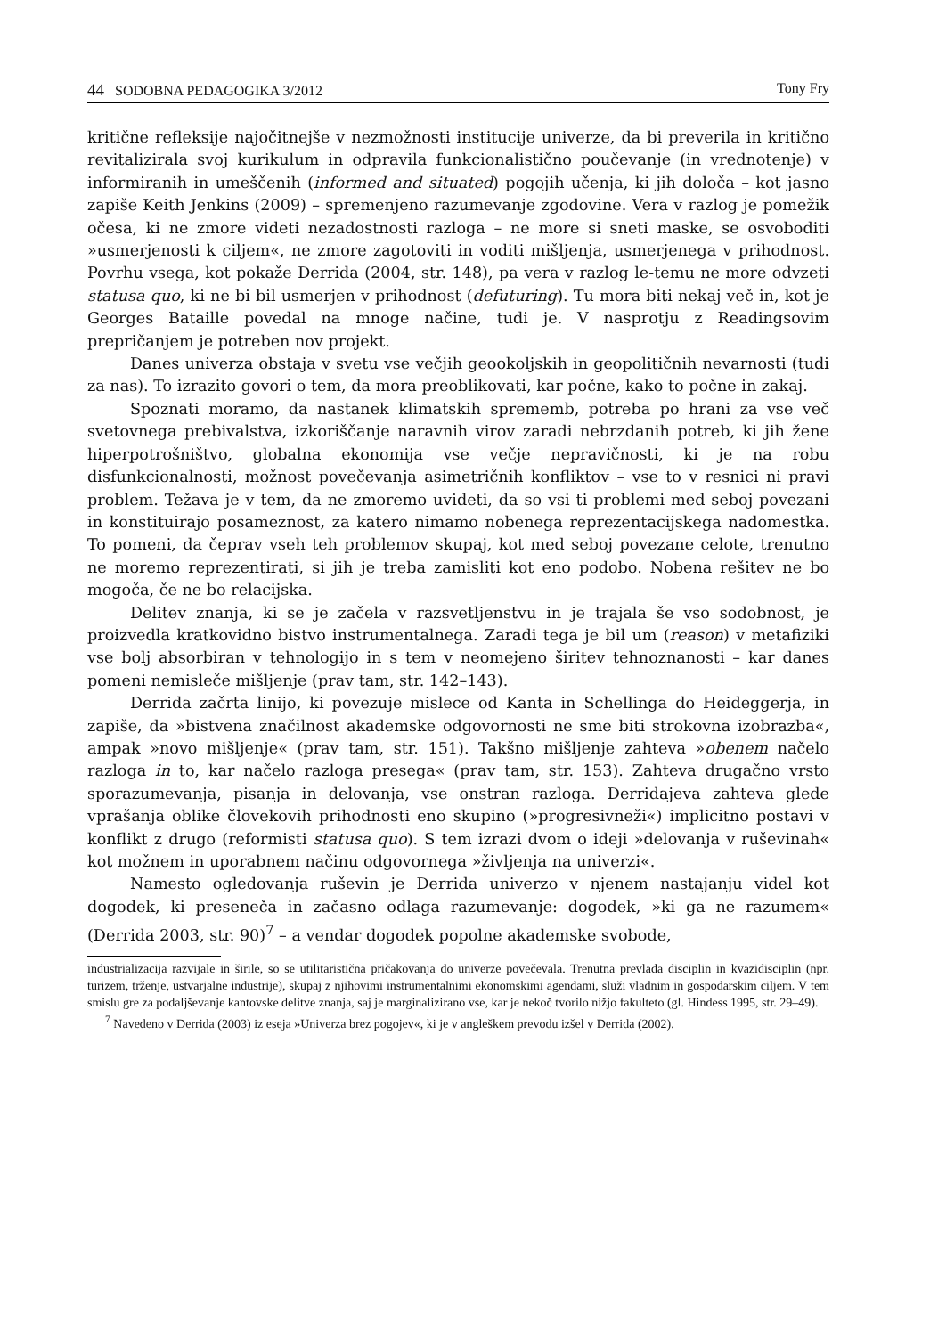44 SODOBNA PEDAGOGIKA 3/2012 Tony Fry
kritične refleksije najočitnejše v nezmožnosti institucije univerze, da bi preverila in kritično revitalizirala svoj kurikulum in odpravila funkcionalistično poučevanje (in vrednotenje) v informiranih in umeščenih (informed and situated) pogojih učenja, ki jih določa – kot jasno zapiše Keith Jenkins (2009) – spremenjeno razumevanje zgodovine. Vera v razlog je pomežik očesa, ki ne zmore videti nezadostnosti razloga – ne more si sneti maske, se osvoboditi »usmerjenosti k ciljem«, ne zmore zagotoviti in voditi mišljenja, usmerjenega v prihodnost. Povrhu vsega, kot pokaže Derrida (2004, str. 148), pa vera v razlog le-temu ne more odvzeti statusa quo, ki ne bi bil usmerjen v prihodnost (defuturing). Tu mora biti nekaj več in, kot je Georges Bataille povedal na mnoge načine, tudi je. V nasprotju z Readingsovim prepričanjem je potreben nov projekt.
Danes univerza obstaja v svetu vse večjih geookoljskih in geopolitičnih nevarnosti (tudi za nas). To izrazito govori o tem, da mora preoblikovati, kar počne, kako to počne in zakaj.
Spoznati moramo, da nastanek klimatskih sprememb, potreba po hrani za vse več svetovnega prebivalstva, izkoriščanje naravnih virov zaradi nebrzdanih potreb, ki jih žene hiperpotrošništvo, globalna ekonomija vse večje nepravičnosti, ki je na robu disfunkcionalnosti, možnost povečevanja asimetričnih konfliktov – vse to v resnici ni pravi problem. Težava je v tem, da ne zmoremo uvideti, da so vsi ti problemi med seboj povezani in konstituirajo posameznost, za katero nimamo nobenega reprezentacijskega nadomestka. To pomeni, da čeprav vseh teh problemov skupaj, kot med seboj povezane celote, trenutno ne moremo reprezentirati, si jih je treba zamisliti kot eno podobo. Nobena rešitev ne bo mogoča, če ne bo relacijska.
Delitev znanja, ki se je začela v razsvetljenstvu in je trajala še vso sodobnost, je proizvedla kratkovidno bistvo instrumentalnega. Zaradi tega je bil um (reason) v metafiziki vse bolj absorbiran v tehnologijo in s tem v neomejeno širitev tehnoznanosti – kar danes pomeni nemisleče mišljenje (prav tam, str. 142–143).
Derrida začrta linijo, ki povezuje mislece od Kanta in Schellinga do Heideggerja, in zapiše, da »bistvena značilnost akademske odgovornosti ne sme biti strokovna izobrazba«, ampak »novo mišljenje« (prav tam, str. 151). Takšno mišljenje zahteva »obenem načelo razloga in to, kar načelo razloga presega« (prav tam, str. 153). Zahteva drugačno vrsto sporazumevanja, pisanja in delovanja, vse onstran razloga. Derridajeva zahteva glede vprašanja oblike človekovih prihodnosti eno skupino (»progresivneži«) implicitno postavi v konflikt z drugo (reformisti statusa quo). S tem izrazi dvom o ideji »delovanja v ruševinah« kot možnem in uporabnem načinu odgovornega »življenja na univerzi«.
Namesto ogledovanja ruševin je Derrida univerzo v njenem nastajanju videl kot dogodek, ki preseneča in začasno odlaga razumevanje: dogodek, »ki ga ne razumem« (Derrida 2003, str. 90)<sup>7</sup> – a vendar dogodek popolne akademske svobode,
industrializacija razvijale in širile, so se utilitaristična pričakovanja do univerze povečevala. Trenutna prevlada disciplin in kvazidisciplin (npr. turizem, trženje, ustvarjalne industrije), skupaj z njihovimi instrumentalnimi ekonomskimi agendami, služi vladnim in gospodarskim ciljem. V tem smislu gre za podaljševanje kantovske delitve znanja, saj je marginalizirano vse, kar je nekoč tvorilo nižjo fakulteto (gl. Hindess 1995, str. 29–49).
<sup>7</sup> Navedeno v Derrida (2003) iz eseja »Univerza brez pogojev«, ki je v angleškem prevodu izšel v Derrida (2002).